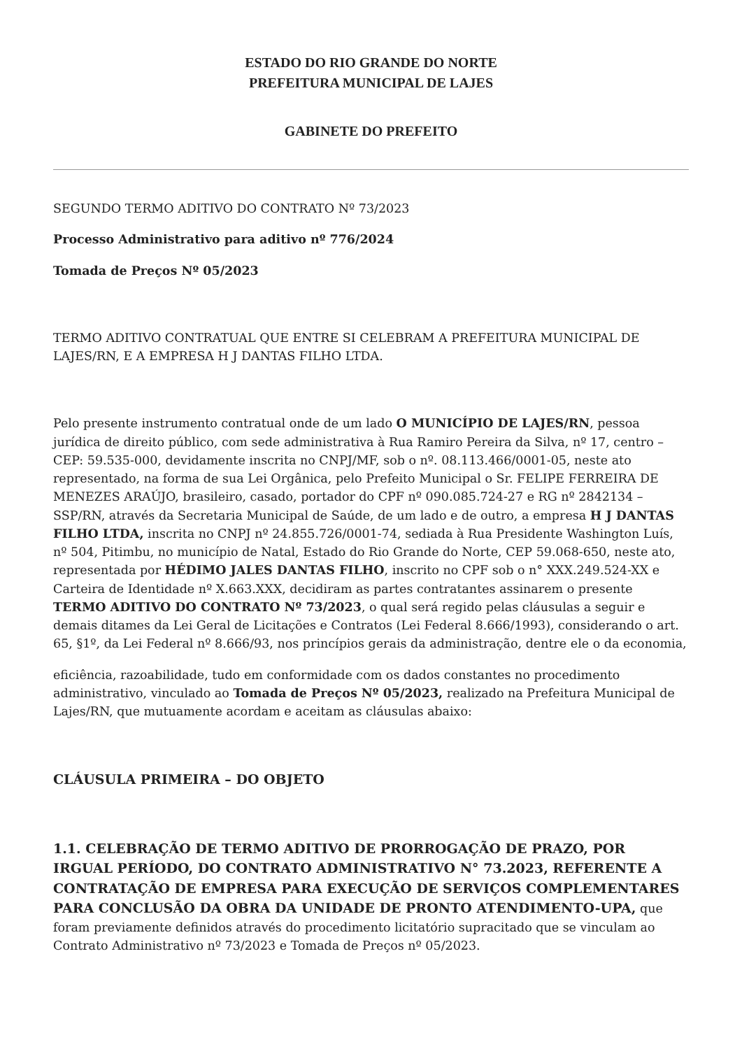ESTADO DO RIO GRANDE DO NORTE
PREFEITURA MUNICIPAL DE LAJES
GABINETE DO PREFEITO
SEGUNDO TERMO ADITIVO DO CONTRATO Nº 73/2023
Processo Administrativo para aditivo nº 776/2024
Tomada de Preços Nº 05/2023
TERMO ADITIVO CONTRATUAL QUE ENTRE SI CELEBRAM A PREFEITURA MUNICIPAL DE LAJES/RN, E A EMPRESA H J DANTAS FILHO LTDA.
Pelo presente instrumento contratual onde de um lado O MUNICÍPIO DE LAJES/RN, pessoa jurídica de direito público, com sede administrativa à Rua Ramiro Pereira da Silva, nº 17, centro – CEP: 59.535-000, devidamente inscrita no CNPJ/MF, sob o nº. 08.113.466/0001-05, neste ato representado, na forma de sua Lei Orgânica, pelo Prefeito Municipal o Sr. FELIPE FERREIRA DE MENEZES ARAÚJO, brasileiro, casado, portador do CPF nº 090.085.724-27 e RG nº 2842134 – SSP/RN, através da Secretaria Municipal de Saúde, de um lado e de outro, a empresa H J DANTAS FILHO LTDA, inscrita no CNPJ nº 24.855.726/0001-74, sediada à Rua Presidente Washington Luís, nº 504, Pitimbu, no município de Natal, Estado do Rio Grande do Norte, CEP 59.068-650, neste ato, representada por HÉDIMO JALES DANTAS FILHO, inscrito no CPF sob o n° XXX.249.524-XX e Carteira de Identidade nº X.663.XXX, decidiram as partes contratantes assinarem o presente TERMO ADITIVO DO CONTRATO Nº 73/2023, o qual será regido pelas cláusulas a seguir e demais ditames da Lei Geral de Licitações e Contratos (Lei Federal 8.666/1993), considerando o art. 65, §1º, da Lei Federal nº 8.666/93, nos princípios gerais da administração, dentre ele o da economia,
eficiência, razoabilidade, tudo em conformidade com os dados constantes no procedimento administrativo, vinculado ao Tomada de Preços Nº 05/2023, realizado na Prefeitura Municipal de Lajes/RN, que mutuamente acordam e aceitam as cláusulas abaixo:
CLÁUSULA PRIMEIRA – DO OBJETO
1.1. CELEBRAÇÃO DE TERMO ADITIVO DE PRORROGAÇÃO DE PRAZO, POR IRGUAL PERÍODO, DO CONTRATO ADMINISTRATIVO N° 73.2023, REFERENTE A CONTRATAÇÃO DE EMPRESA PARA EXECUÇÃO DE SERVIÇOS COMPLEMENTARES PARA CONCLUSÃO DA OBRA DA UNIDADE DE PRONTO ATENDIMENTO-UPA, que foram previamente definidos através do procedimento licitatório supracitado que se vinculam ao Contrato Administrativo nº 73/2023 e Tomada de Preços nº 05/2023.